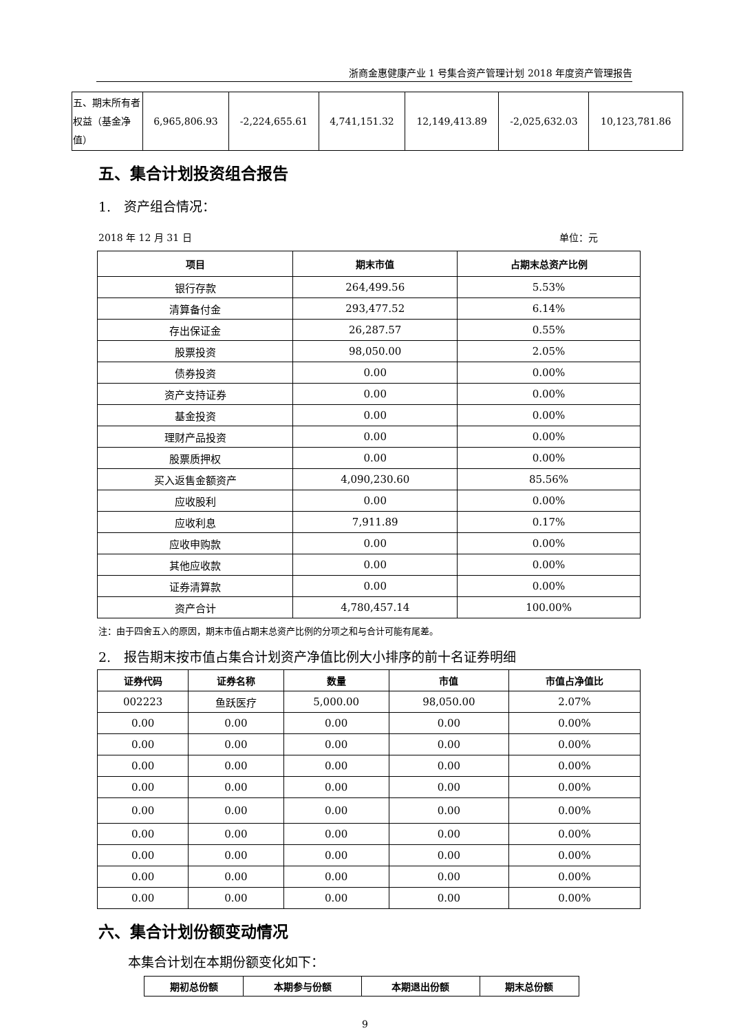浙商金惠健康产业 1 号集合资产管理计划 2018 年度资产管理报告
| 五、期末所有者权益（基金净值） | 6,965,806.93 | -2,224,655.61 | 4,741,151.32 | 12,149,413.89 | -2,025,632.03 | 10,123,781.86 |
五、集合计划投资组合报告
1.　资产组合情况：
2018 年 12 月 31 日 单位：元
| 项目 | 期末市值 | 占期末总资产比例 |
| --- | --- | --- |
| 银行存款 | 264,499.56 | 5.53% |
| 清算备付金 | 293,477.52 | 6.14% |
| 存出保证金 | 26,287.57 | 0.55% |
| 股票投资 | 98,050.00 | 2.05% |
| 债券投资 | 0.00 | 0.00% |
| 资产支持证券 | 0.00 | 0.00% |
| 基金投资 | 0.00 | 0.00% |
| 理财产品投资 | 0.00 | 0.00% |
| 股票质押权 | 0.00 | 0.00% |
| 买入返售金额资产 | 4,090,230.60 | 85.56% |
| 应收股利 | 0.00 | 0.00% |
| 应收利息 | 7,911.89 | 0.17% |
| 应收申购款 | 0.00 | 0.00% |
| 其他应收款 | 0.00 | 0.00% |
| 证券清算款 | 0.00 | 0.00% |
| 资产合计 | 4,780,457.14 | 100.00% |
注：由于四舍五入的原因，期末市值占期末总资产比例的分项之和与合计可能有尾差。
2.　报告期末按市值占集合计划资产净值比例大小排序的前十名证券明细
| 证券代码 | 证券名称 | 数量 | 市值 | 市值占净值比 |
| --- | --- | --- | --- | --- |
| 002223 | 鱼跃医疗 | 5,000.00 | 98,050.00 | 2.07% |
| 0.00 | 0.00 | 0.00 | 0.00 | 0.00% |
| 0.00 | 0.00 | 0.00 | 0.00 | 0.00% |
| 0.00 | 0.00 | 0.00 | 0.00 | 0.00% |
| 0.00 | 0.00 | 0.00 | 0.00 | 0.00% |
| 0.00 | 0.00 | 0.00 | 0.00 | 0.00% |
| 0.00 | 0.00 | 0.00 | 0.00 | 0.00% |
| 0.00 | 0.00 | 0.00 | 0.00 | 0.00% |
| 0.00 | 0.00 | 0.00 | 0.00 | 0.00% |
| 0.00 | 0.00 | 0.00 | 0.00 | 0.00% |
六、集合计划份额变动情况
本集合计划在本期份额变化如下：
| 期初总份额 | 本期参与份额 | 本期退出份额 | 期末总份额 |
| --- | --- | --- | --- |
9